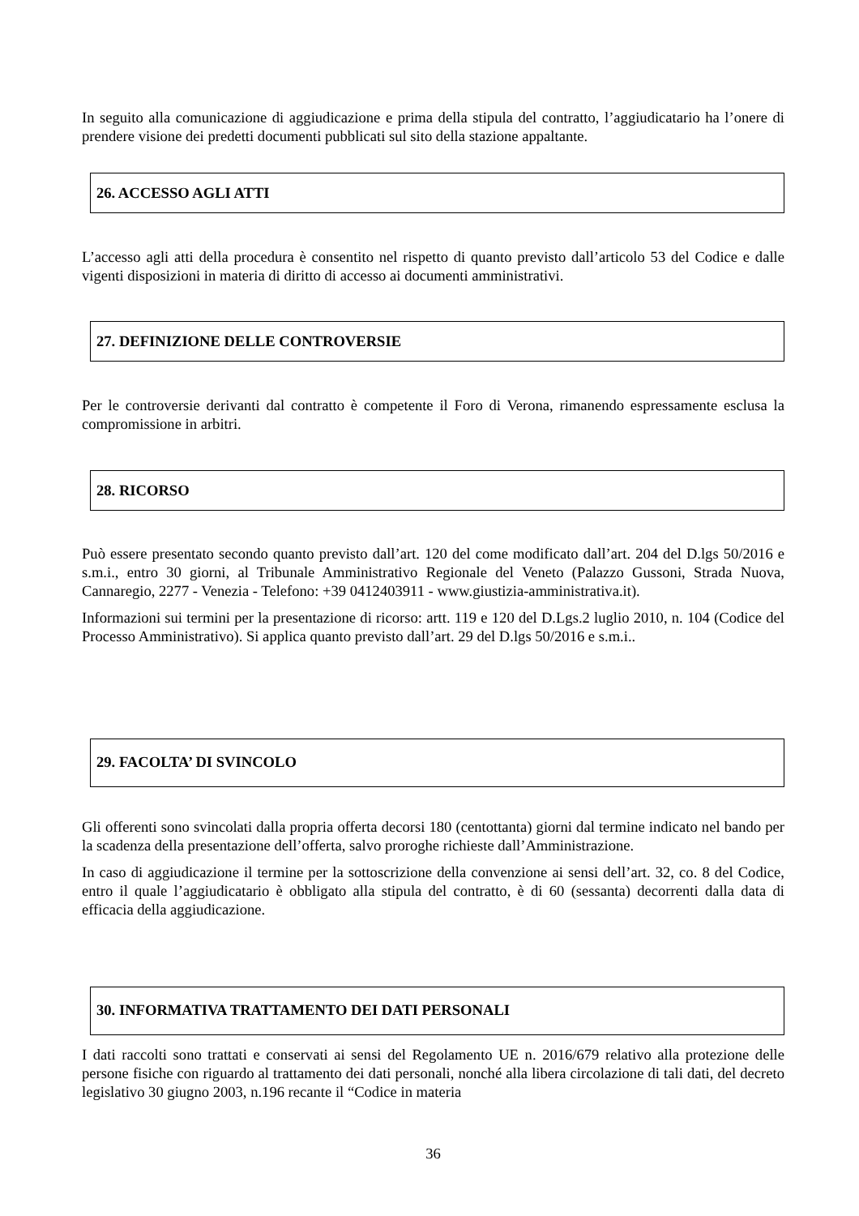In seguito alla comunicazione di aggiudicazione e prima della stipula del contratto, l’aggiudicatario ha l’onere di prendere visione dei predetti documenti pubblicati sul sito della stazione appaltante.
26. ACCESSO AGLI ATTI
L’accesso agli atti della procedura è consentito nel rispetto di quanto previsto dall’articolo 53 del Codice e dalle vigenti disposizioni in materia di diritto di accesso ai documenti amministrativi.
27. DEFINIZIONE DELLE CONTROVERSIE
Per le controversie derivanti dal contratto è competente il Foro di Verona, rimanendo espressamente esclusa la compromissione in arbitri.
28. RICORSO
Può essere presentato secondo quanto previsto dall’art. 120 del come modificato dall’art. 204 del D.lgs 50/2016 e s.m.i., entro 30 giorni, al Tribunale Amministrativo Regionale del Veneto (Palazzo Gussoni, Strada Nuova, Cannaregio, 2277 - Venezia - Telefono: +39 0412403911 - www.giustizia-amministrativa.it).
Informazioni sui termini per la presentazione di ricorso: artt. 119 e 120 del D.Lgs.2 luglio 2010, n. 104 (Codice del Processo Amministrativo). Si applica quanto previsto dall’art. 29 del D.lgs 50/2016 e s.m.i..
29. FACOLTA’ DI SVINCOLO
Gli offerenti sono svincolati dalla propria offerta decorsi 180 (centottanta) giorni dal termine indicato nel bando per la scadenza della presentazione dell’offerta, salvo proroghe richieste dall’Amministrazione.
In caso di aggiudicazione il termine per la sottoscrizione della convenzione ai sensi dell’art. 32, co. 8 del Codice, entro il quale l’aggiudicatario è obbligato alla stipula del contratto, è di 60 (sessanta) decorrenti dalla data di efficacia della aggiudicazione.
30. INFORMATIVA TRATTAMENTO DEI DATI PERSONALI
I dati raccolti sono trattati e conservati ai sensi del Regolamento UE n. 2016/679 relativo alla protezione delle persone fisiche con riguardo al trattamento dei dati personali, nonché alla libera circolazione di tali dati, del decreto legislativo 30 giugno 2003, n.196 recante il “Codice in materia
36